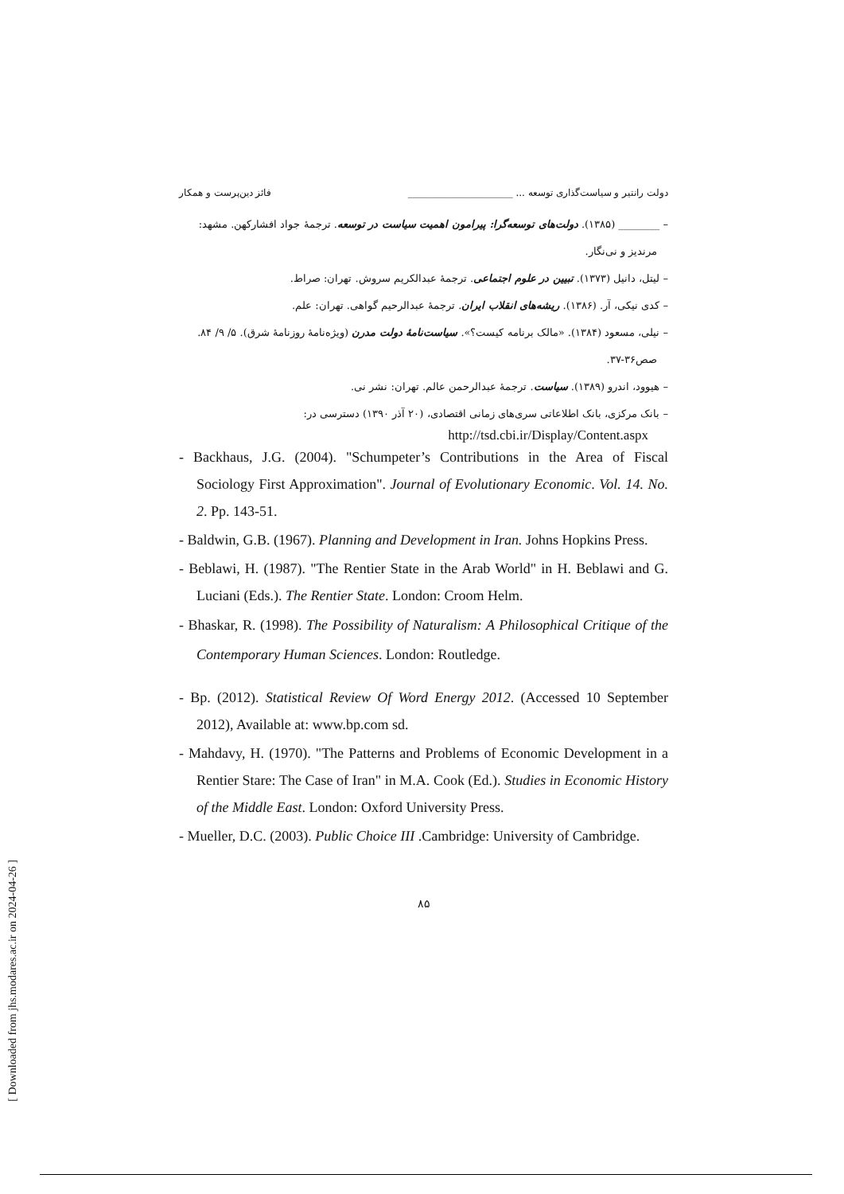دولت رانتیر و سیاست‌گذاری توسعه ... ______________________ فائز دین‌پرست و همکار
– ________ (۱۳۸۵). دولت‌های توسعه‌گرا: پیرامون اهمیت سیاست در توسعه. ترجمهٔ جواد افشارکهن. مشهد: مرندیز و نی‌نگار.
– لیتل، دانیل (۱۳۷۳). تبیین در علوم اجتماعی. ترجمهٔ عبدالکریم سروش. تهران: صراط.
– کدی نیکی، آر. (۱۳۸۶). ریشه‌های انقلاب ایران. ترجمهٔ عبدالرحیم گواهی. تهران: علم.
– نیلی، مسعود (۱۳۸۴). «مالک برنامه کیست؟». سیاست‌نامهٔ دولت مدرن (ویژه‌نامهٔ روزنامهٔ شرق). ۵/ ۹/ ۸۴. صص۳۶-۳۷.
– هیوود، اندرو (۱۳۸۹). سیاست. ترجمهٔ عبدالرحمن عالم. تهران: نشر نی.
– بانک مرکزی، بانک اطلاعاتی سری‌های زمانی اقتصادی، (۲۰ آذر ۱۳۹۰) دسترسی در:
http://tsd.cbi.ir/Display/Content.aspx
- Backhaus, J.G. (2004). "Schumpeter’s Contributions in the Area of Fiscal Sociology First Approximation". Journal of Evolutionary Economic. Vol. 14. No. 2. Pp. 143-51.
- Baldwin, G.B. (1967). Planning and Development in Iran. Johns Hopkins Press.
- Beblawi, H. (1987). "The Rentier State in the Arab World" in H. Beblawi and G. Luciani (Eds.). The Rentier State. London: Croom Helm.
- Bhaskar, R. (1998). The Possibility of Naturalism: A Philosophical Critique of the Contemporary Human Sciences. London: Routledge.
- Bp. (2012). Statistical Review Of Word Energy 2012. (Accessed 10 September 2012), Available at: www.bp.com sd.
- Mahdavy, H. (1970). "The Patterns and Problems of Economic Development in a Rentier Stare: The Case of Iran" in M.A. Cook (Ed.). Studies in Economic History of the Middle East. London: Oxford University Press.
- Mueller, D.C. (2003). Public Choice III .Cambridge: University of Cambridge.
۸۵
[ Downloaded from jhs.modares.ac.ir on 2024-04-26 ]